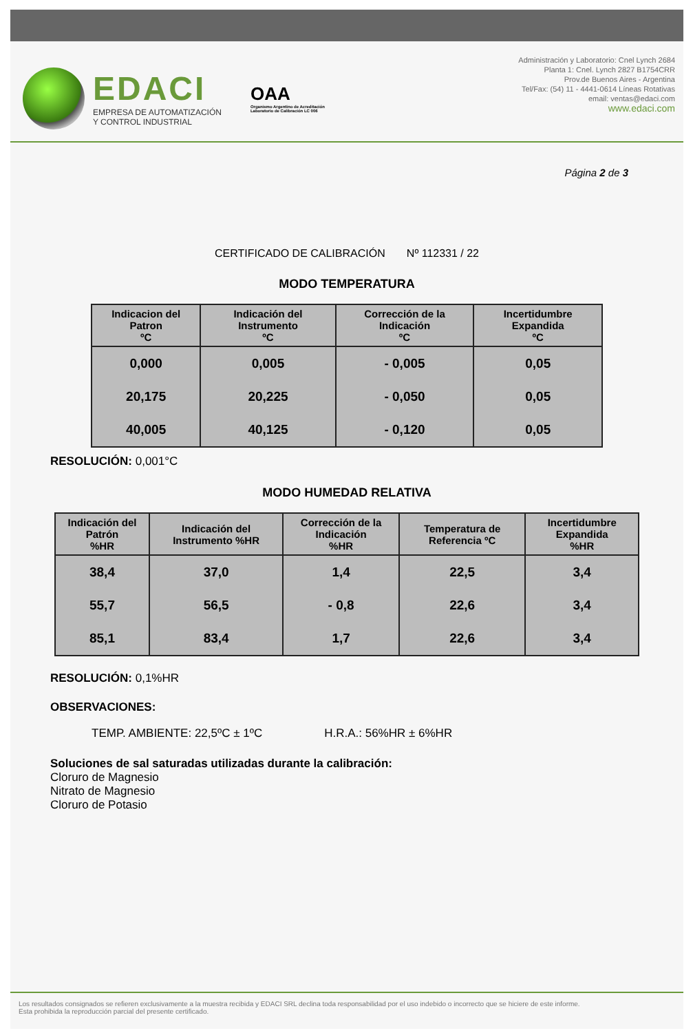EDACI
EMPRESA DE AUTOMATIZACIÓN
Y CONTROL INDUSTRIAL
OAA
Organismo Argentino de Acreditación
Laboratorio de Calibración LC 006
Administración y Laboratorio: Cnel Lynch 2684
Planta 1: Cnel. Lynch 2827 B1754CRR
Prov.de Buenos Aires - Argentina
Tel/Fax: (54) 11 - 4441-0614 Líneas Rotativas
email: ventas@edaci.com
www.edaci.com
Página 2 de 3
CERTIFICADO DE CALIBRACIÓN Nº 112331 / 22
MODO TEMPERATURA
| Indicacion del Patron ºC | Indicación del Instrumento ºC | Corrección de la Indicación ºC | Incertidumbre Expandida ºC |
| --- | --- | --- | --- |
| 0,000 | 0,005 | - 0,005 | 0,05 |
| 20,175 | 20,225 | - 0,050 | 0,05 |
| 40,005 | 40,125 | - 0,120 | 0,05 |
RESOLUCIÓN: 0,001°C
MODO HUMEDAD RELATIVA
| Indicación del Patrón %HR | Indicación del Instrumento %HR | Corrección de la Indicación %HR | Temperatura de Referencia ºC | Incertidumbre Expandida %HR |
| --- | --- | --- | --- | --- |
| 38,4 | 37,0 | 1,4 | 22,5 | 3,4 |
| 55,7 | 56,5 | - 0,8 | 22,6 | 3,4 |
| 85,1 | 83,4 | 1,7 | 22,6 | 3,4 |
RESOLUCIÓN: 0,1%HR
OBSERVACIONES:
TEMP. AMBIENTE: 22,5ºC ± 1ºC H.R.A.: 56%HR ± 6%HR
Soluciones de sal saturadas utilizadas durante la calibración:
Cloruro de Magnesio
Nitrato de Magnesio
Cloruro de Potasio
Los resultados consignados se refieren exclusivamente a la muestra recibida y EDACI SRL declina toda responsabilidad por el uso indebido o incorrecto que se hiciere de este informe.
Esta prohibida la reproducción parcial del presente certificado.